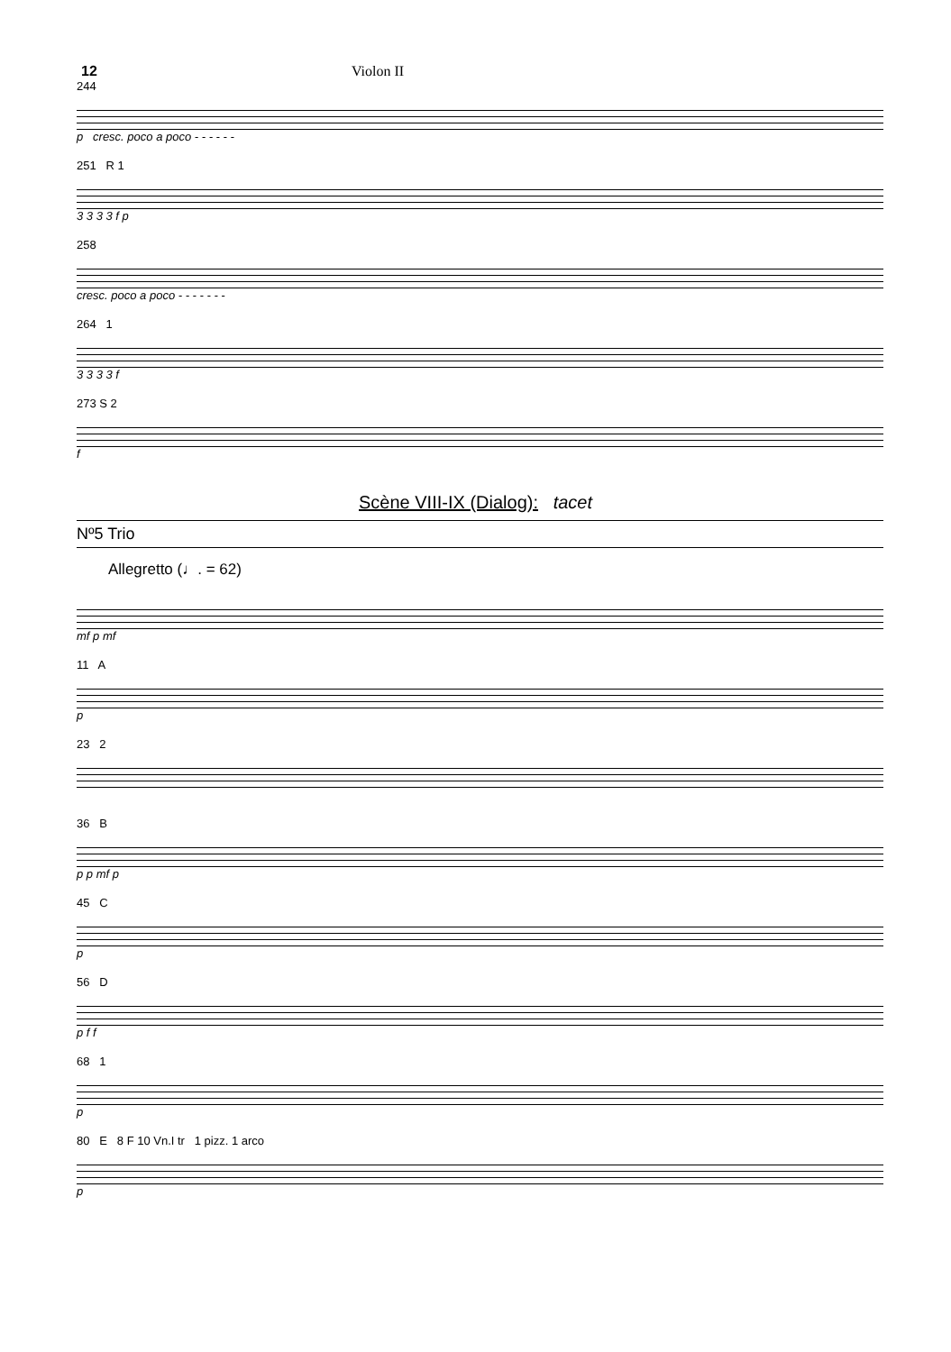12 Violon II
244
p cresc. poco a poco - - - - - -
251 R 1
3 3 3 3 f p
258
cresc. poco a poco - - - - - - -
264 1
3 3 3 3 f
273 S 2
f
Scène VIII-IX (Dialog): tacet
Nº5 Trio
Allegretto (♩. = 62)
mf p mf
11 A
p
23 2
36 B
p p mf p
45 C
p
56 D
p f f
68 1
p
80 E 8 F 10 Vn.I tr 1 pizz. 1 arco
p